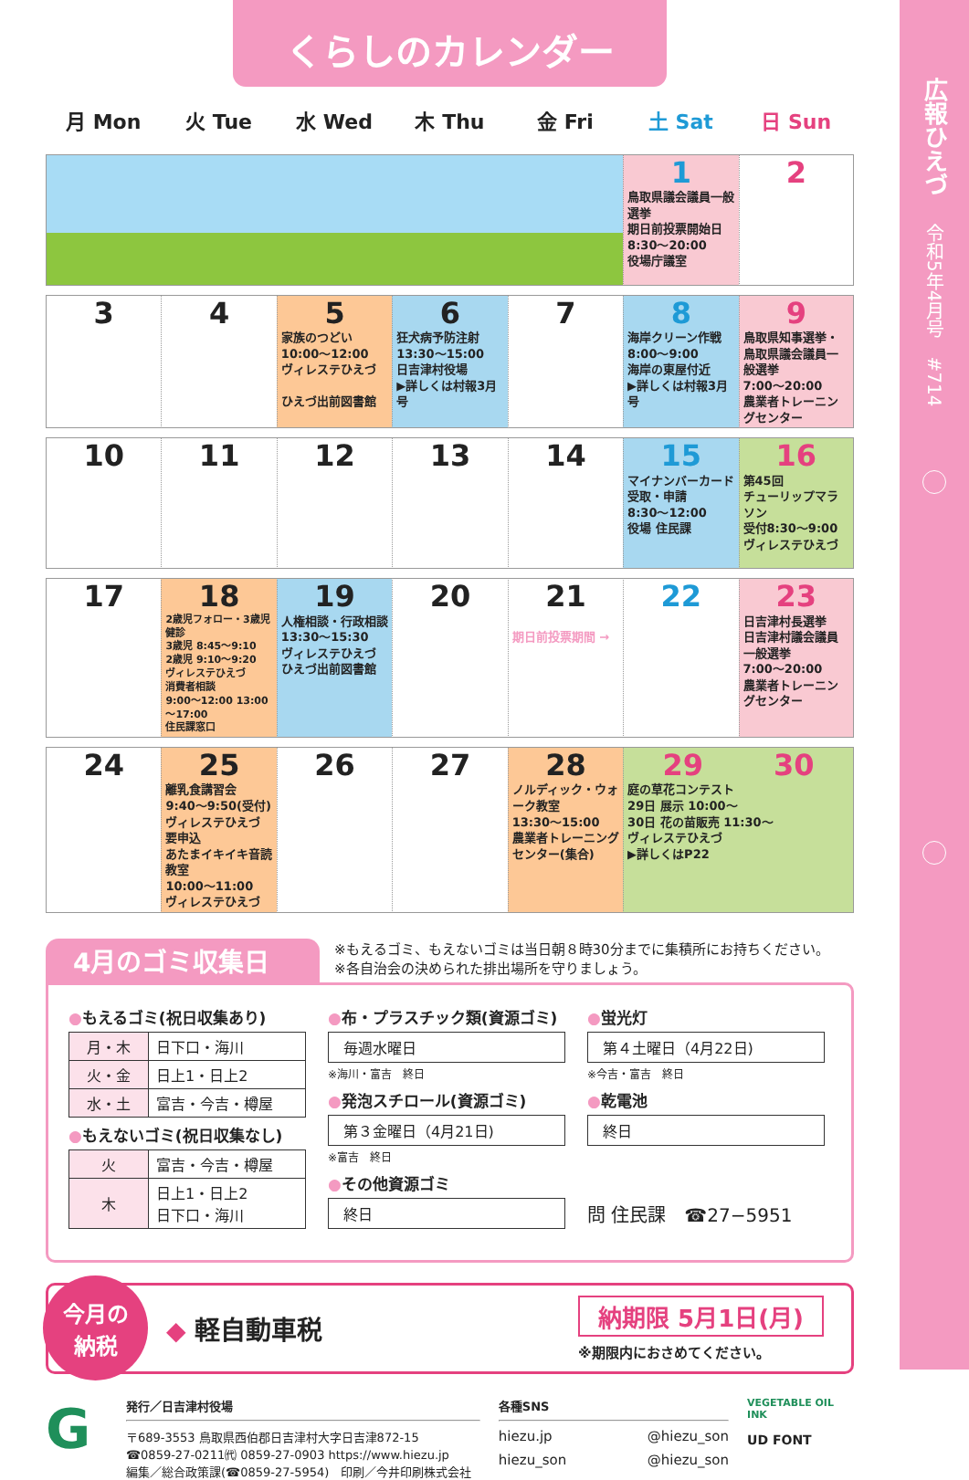くらしのカレンダー
月 Mon 火 Tue 水 Wed 木 Thu 金 Fri 土 Sat 日 Sun
| | | | | | 1 鳥取県議会議員一般選挙 期日前投票開始日 8:30～20:00 役場庁議室 | 2 |
| 3 | 4 | 5 家族のつどい 10:00～12:00 ヴィレステひえづ ひえづ出前図書館 | 6 狂犬病予防注射 13:30～15:00 日吉津村役場 ▶詳しくは村報3月号 | 7 | 8 海岸クリーン作戦 8:00～9:00 海岸の東屋付近 ▶詳しくは村報3月号 | 9 鳥取県知事選挙・鳥取県議会議員一般選挙 7:00～20:00 農業者トレーニングセンター |
| 10 | 11 | 12 | 13 | 14 | 15 マイナンバーカード受取・申請 8:30～12:00 役場 住民課 | 16 第45回 チューリップマラソン 受付8:30～9:00 ヴィレステひえづ |
| 17 | 18 2歳児フォロー・3歳児健診 3歳児 8:45～9:10 2歳児 9:10～9:20 ヴィレステひえづ 消費者相談 9:00～12:00 13:00～17:00 住民課窓口 | 19 人権相談・行政相談 13:30～15:30 ヴィレステひえづ ひえづ出前図書館 | 20 | 21 期日前投票期間 → | 22 | 23 日吉津村長選挙 日吉津村議会議員一般選挙 7:00～20:00 農業者トレーニングセンター |
| 24 | 25 離乳食講習会 9:40～9:50(受付) ヴィレステひえづ 要申込 あたまイキイキ音読教室 10:00～11:00 ヴィレステひえづ | 26 | 27 | 28 ノルディック・ウォーク教室 13:30～15:00 農業者トレーニングセンター(集合) | 29 30 庭の草花コンテスト 29日 展示 10:00～ 30日 花の苗販売 11:30～ ヴィレステひえづ ▶詳しくはP22 | |
4月のゴミ収集日
※もえるゴミ、もえないゴミは当日朝８時30分までに集積所にお持ちください。
※各自治会の決められた排出場所を守りましょう。
●もえるゴミ(祝日収集あり)
| 月・木 | 日下口・海川 |
| 火・金 | 日上1・日上2 |
| 水・土 | 富吉・今吉・樽屋 |
●もえないゴミ(祝日収集なし)
| 火 | 富吉・今吉・樽屋 |
| 木 | 日上1・日上2 日下口・海川 |
●布・プラスチック類(資源ゴミ)
毎週水曜日
※海川・富吉　終日
●発泡スチロール(資源ゴミ)
第３金曜日（4月21日)
※富吉　終日
●その他資源ゴミ
終日
●蛍光灯
第４土曜日（4月22日)
※今吉・富吉　終日
●乾電池
終日
問 住民課　☎27−5951
今月の
納税
◆ 軽自動車税
納期限 5月1日(月)
※期限内におさめてください。
G
発行／日吉津村役場
〒689-3553 鳥取県西伯郡日吉津村大字日吉津872-15
☎0859-27-0211㈹ 0859-27-0903 https://www.hiezu.jp
編集／総合政策課(☎0859-27-5954)　印刷／今井印刷株式会社
各種SNS
hiezu.jp @hiezu_son
hiezu_son @hiezu_son
VEGETABLE OIL INK
UD FONT
広報ひえづ
令和5年4月号　#714